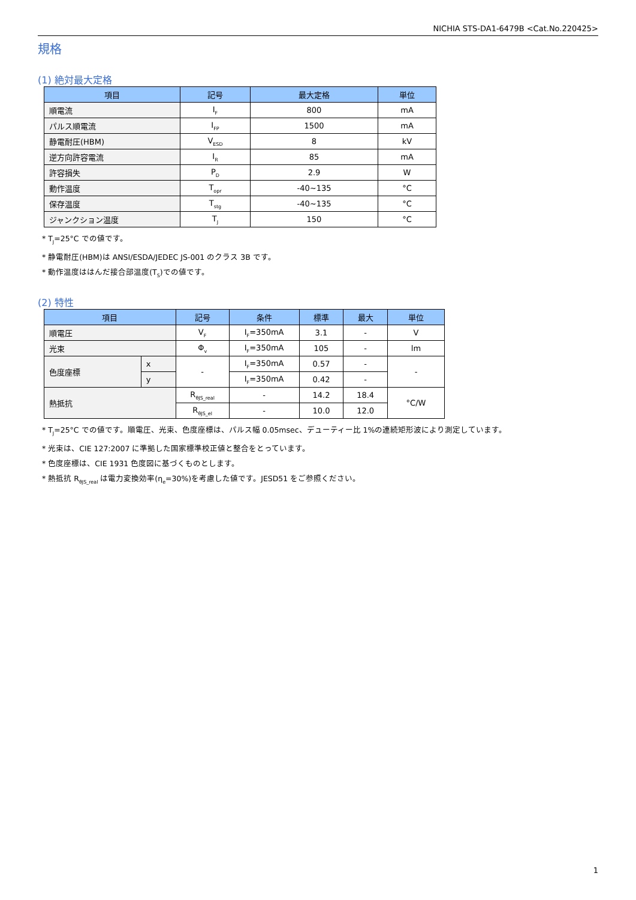NICHIA STS-DA1-6479B <Cat.No.220425>
規格
(1) 絶対最大定格
| 項目 | 記号 | 最大定格 | 単位 |
| --- | --- | --- | --- |
| 順電流 | I<sub>F</sub> | 800 | mA |
| パルス順電流 | I<sub>FP</sub> | 1500 | mA |
| 静電耐圧(HBM) | V<sub>ESD</sub> | 8 | kV |
| 逆方向許容電流 | I<sub>R</sub> | 85 | mA |
| 許容損失 | P<sub>D</sub> | 2.9 | W |
| 動作温度 | T<sub>opr</sub> | -40~135 | °C |
| 保存温度 | T<sub>stg</sub> | -40~135 | °C |
| ジャンクション温度 | T<sub>J</sub> | 150 | °C |
* T<sub>J</sub>=25°C での値です。
* 静電耐圧(HBM)は ANSI/ESDA/JEDEC JS-001 のクラス 3B です。
* 動作温度ははんだ接合部温度(T<sub>S</sub>)での値です。
(2) 特性
| 項目 | | 記号 | 条件 | 標準 | 最大 | 単位 |
| --- | --- | --- | --- | --- | --- | --- |
| 順電圧 | | V<sub>F</sub> | I<sub>F</sub>=350mA | 3.1 | - | V |
| 光束 | | Φ<sub>v</sub> | I<sub>F</sub>=350mA | 105 | - | lm |
| 色度座標 | x | - | I<sub>F</sub>=350mA | 0.57 | - | - |
| | y | | I<sub>F</sub>=350mA | 0.42 | - | |
| 熱抵抗 | | R<sub>θJS_real</sub> | - | 14.2 | 18.4 | °C/W |
| | | R<sub>θJS_el</sub> | - | 10.0 | 12.0 | |
* T<sub>J</sub>=25°C での値です。順電圧、光束、色度座標は、パルス幅 0.05msec、デューティー比 1%の連続矩形波により測定しています。
* 光束は、CIE 127:2007 に準拠した国家標準校正値と整合をとっています。
* 色度座標は、CIE 1931 色度図に基づくものとします。
* 熱抵抗 R<sub>θJS_real</sub> は電力変換効率(η<sub>e</sub>=30%)を考慮した値です。JESD51 をご参照ください。
1